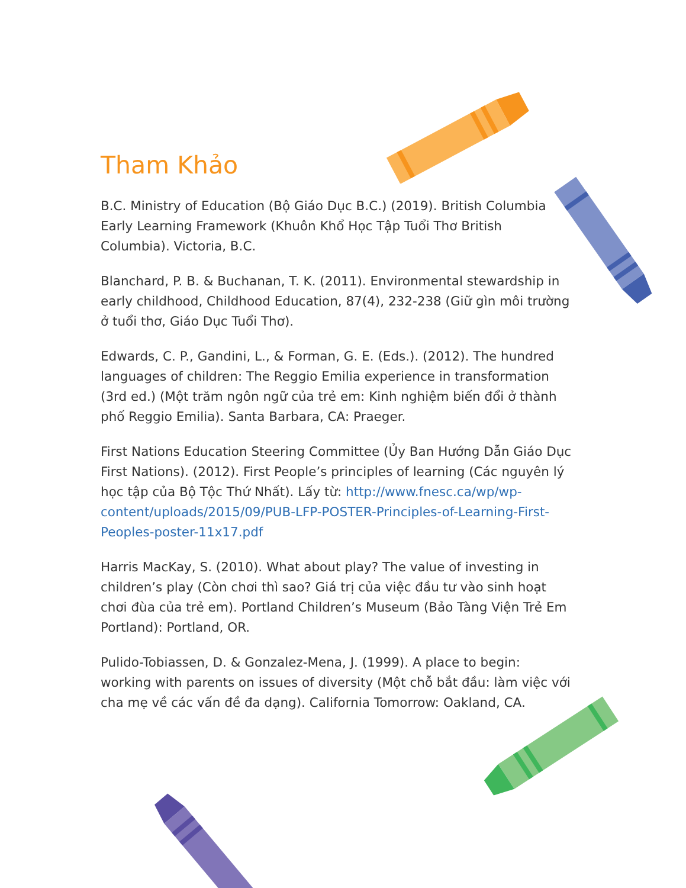Tham Khảo
B.C. Ministry of Education (Bộ Giáo Dục B.C.) (2019). British Columbia Early Learning Framework (Khuôn Khổ Học Tập Tuổi Thơ British Columbia). Victoria, B.C.
Blanchard, P. B. & Buchanan, T. K. (2011). Environmental stewardship in early childhood, Childhood Education, 87(4), 232-238 (Giữ gìn môi trường ở tuổi thơ, Giáo Dục Tuổi Thơ).
Edwards, C. P., Gandini, L., & Forman, G. E. (Eds.). (2012). The hundred languages of children: The Reggio Emilia experience in transformation (3rd ed.) (Một trăm ngôn ngữ của trẻ em: Kinh nghiệm biến đổi ở thành phố Reggio Emilia). Santa Barbara, CA: Praeger.
First Nations Education Steering Committee (Ủy Ban Hướng Dẫn Giáo Dục First Nations). (2012). First People’s principles of learning (Các nguyên lý học tập của Bộ Tộc Thứ Nhất). Lấy từ: http://www.fnesc.ca/wp/wp-content/uploads/2015/09/PUB-LFP-POSTER-Principles-of-Learning-First-Peoples-poster-11x17.pdf
Harris MacKay, S. (2010). What about play? The value of investing in children’s play (Còn chơi thì sao? Giá trị của việc đầu tư vào sinh hoạt chơi đùa của trẻ em). Portland Children’s Museum (Bảo Tàng Viện Trẻ Em Portland): Portland, OR.
Pulido-Tobiassen, D. & Gonzalez-Mena, J. (1999). A place to begin: working with parents on issues of diversity (Một chỗ bắt đầu: làm việc với cha mẹ về các vấn đề đa dạng). California Tomorrow: Oakland, CA.